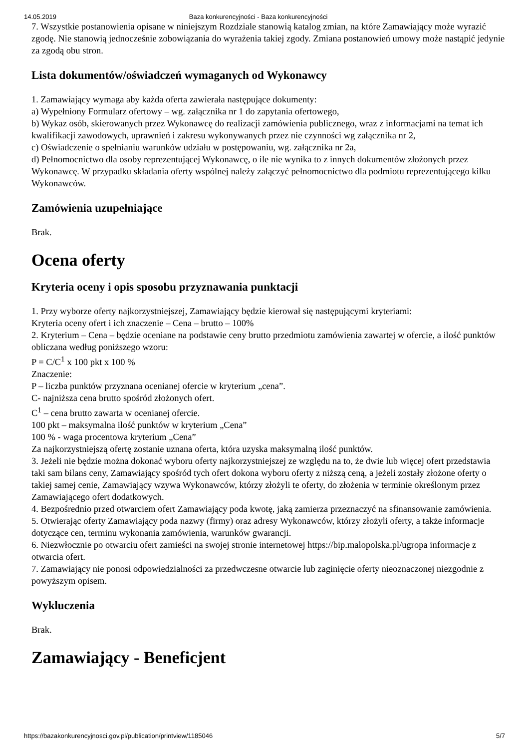14.05.2019 Baza konkurencyjności - Baza konkurencyjności
7. Wszystkie postanowienia opisane w niniejszym Rozdziale stanowią katalog zmian, na które Zamawiający może wyrazić zgodę. Nie stanowią jednocześnie zobowiązania do wyrażenia takiej zgody. Zmiana postanowień umowy może nastąpić jedynie za zgodą obu stron.
Lista dokumentów/oświadczeń wymaganych od Wykonawcy
1. Zamawiający wymaga aby każda oferta zawierała następujące dokumenty:
a) Wypełniony Formularz ofertowy – wg. załącznika nr 1 do zapytania ofertowego,
b) Wykaz osób, skierowanych przez Wykonawcę do realizacji zamówienia publicznego, wraz z informacjami na temat ich kwalifikacji zawodowych, uprawnień i zakresu wykonywanych przez nie czynności wg załącznika nr 2,
c) Oświadczenie o spełnianiu warunków udziału w postępowaniu, wg. załącznika nr 2a,
d) Pełnomocnictwo dla osoby reprezentującej Wykonawcę, o ile nie wynika to z innych dokumentów złożonych przez Wykonawcę. W przypadku składania oferty wspólnej należy załączyć pełnomocnictwo dla podmiotu reprezentującego kilku Wykonawców.
Zamówienia uzupełniające
Brak.
Ocena oferty
Kryteria oceny i opis sposobu przyznawania punktacji
1. Przy wyborze oferty najkorzystniejszej, Zamawiający będzie kierował się następującymi kryteriami:
Kryteria oceny ofert i ich znaczenie – Cena – brutto – 100%
2. Kryterium – Cena – będzie oceniane na podstawie ceny brutto przedmiotu zamówienia zawartej w ofercie, a ilość punktów obliczana według poniższego wzoru:
P = C/C<sup>1</sup> x 100 pkt x 100 %
Znaczenie:
P – liczba punktów przyznana ocenianej ofercie w kryterium „cena”.
C- najniższa cena brutto spośród złożonych ofert.
C<sup>1</sup> – cena brutto zawarta w ocenianej ofercie.
100 pkt – maksymalna ilość punktów w kryterium „Cena”
100 % - waga procentowa kryterium „Cena”
Za najkorzystniejszą ofertę zostanie uznana oferta, która uzyska maksymalną ilość punktów.
3. Jeżeli nie będzie można dokonać wyboru oferty najkorzystniejszej ze względu na to, że dwie lub więcej ofert przedstawia taki sam bilans ceny, Zamawiający spośród tych ofert dokona wyboru oferty z niższą ceną, a jeżeli zostały złożone oferty o takiej samej cenie, Zamawiający wzywa Wykonawców, którzy złożyli te oferty, do złożenia w terminie określonym przez Zamawiającego ofert dodatkowych.
4. Bezpośrednio przed otwarciem ofert Zamawiający poda kwotę, jaką zamierza przeznaczyć na sfinansowanie zamówienia.
5. Otwierając oferty Zamawiający poda nazwy (firmy) oraz adresy Wykonawców, którzy złożyli oferty, a także informacje dotyczące cen, terminu wykonania zamówienia, warunków gwarancji.
6. Niezwłocznie po otwarciu ofert zamieści na swojej stronie internetowej https://bip.malopolska.pl/ugropa informacje z otwarcia ofert.
7. Zamawiający nie ponosi odpowiedzialności za przedwczesne otwarcie lub zaginięcie oferty nieoznaczonej niezgodnie z powyższym opisem.
Wykluczenia
Brak.
Zamawiający - Beneficjent
https://bazakonkurencyjnosci.gov.pl/publication/printview/1185046 5/7